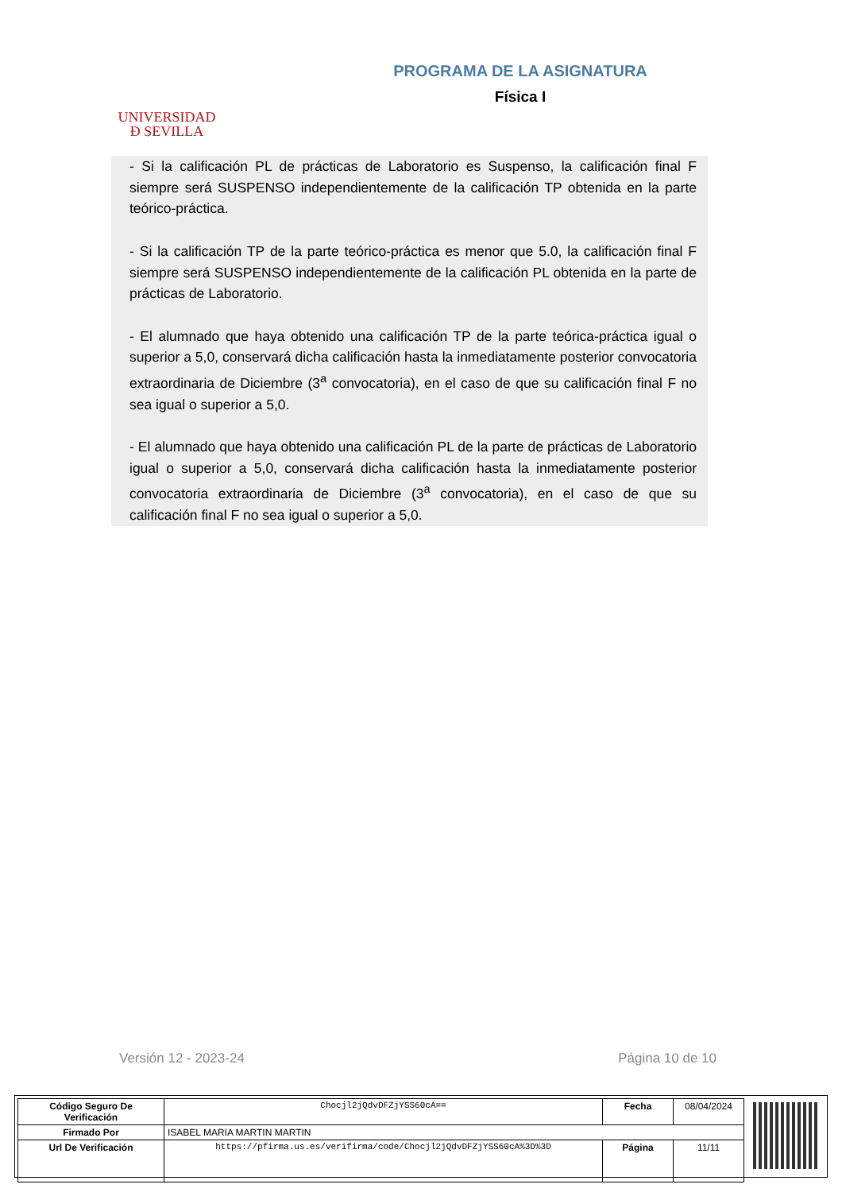UNIVERSIDAD
Ð SEVILLA
PROGRAMA DE LA ASIGNATURA
Física I
- Si la calificación PL de prácticas de Laboratorio es Suspenso, la calificación final F siempre será SUSPENSO independientemente de la calificación TP obtenida en la parte teórico-práctica.
- Si la calificación TP de la parte teórico-práctica es menor que 5.0, la calificación final F siempre será SUSPENSO independientemente de la calificación PL obtenida en la parte de prácticas de Laboratorio.
- El alumnado que haya obtenido una calificación TP de la parte teórica-práctica igual o superior a 5,0, conservará dicha calificación hasta la inmediatamente posterior convocatoria extraordinaria de Diciembre (3<sup>a</sup> convocatoria), en el caso de que su calificación final F no sea igual o superior a 5,0.
- El alumnado que haya obtenido una calificación PL de la parte de prácticas de Laboratorio igual o superior a 5,0, conservará dicha calificación hasta la inmediatamente posterior convocatoria extraordinaria de Diciembre (3<sup>a</sup> convocatoria), en el caso de que su calificación final F no sea igual o superior a 5,0.
Versión 12 - 2023-24 Página 10 de 10
| Código Seguro De Verificación | Chocjl2jQdvDFZjYSS60cA== | Fecha | 08/04/2024 |
| Firmado Por | ISABEL MARIA MARTIN MARTIN | | |
| Url De Verificación | https://pfirma.us.es/verifirma/code/Chocjl2jQdvDFZjYSS60cA%3D%3D | Página | 11/11 |